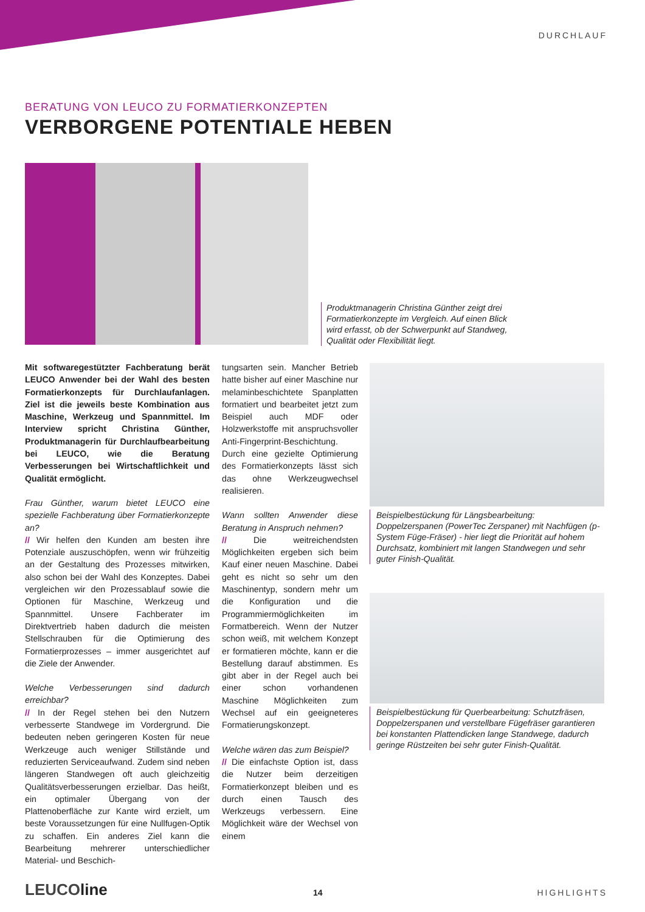DURCHLAUF
BERATUNG VON LEUCO ZU FORMATIERKONZEPTEN
VERBORGENE POTENTIALE HEBEN
Produktmanagerin Christina Günther zeigt drei Formatierkonzepte im Vergleich. Auf einen Blick wird erfasst, ob der Schwerpunkt auf Standweg, Qualität oder Flexibilität liegt.
Mit softwaregestützter Fachberatung berät LEUCO Anwender bei der Wahl des besten Formatierkonzepts für Durchlaufanlagen. Ziel ist die jeweils beste Kombination aus Maschine, Werkzeug und Spannmittel. Im Interview spricht Christina Günther, Produktmanagerin für Durchlaufbearbeitung bei LEUCO, wie die Beratung Verbesserungen bei Wirtschaftlichkeit und Qualität ermöglicht.
Frau Günther, warum bietet LEUCO eine spezielle Fachberatung über Formatierkonzepte an?
// Wir helfen den Kunden am besten ihre Potenziale auszuschöpfen, wenn wir frühzeitig an der Gestaltung des Prozesses mitwirken, also schon bei der Wahl des Konzeptes. Dabei vergleichen wir den Prozessablauf sowie die Optionen für Maschine, Werkzeug und Spannmittel. Unsere Fachberater im Direktvertrieb haben dadurch die meisten Stellschrauben für die Optimierung des Formatierprozesses – immer ausgerichtet auf die Ziele der Anwender.
Welche Verbesserungen sind dadurch erreichbar?
// In der Regel stehen bei den Nutzern verbesserte Standwege im Vordergrund. Die bedeuten neben geringeren Kosten für neue Werkzeuge auch weniger Stillstände und reduzierten Serviceaufwand. Zudem sind neben längeren Standwegen oft auch gleichzeitig Qualitätsverbesserungen erzielbar. Das heißt, ein optimaler Übergang von der Plattenoberfläche zur Kante wird erzielt, um beste Voraussetzungen für eine Nullfugen-Optik zu schaffen. Ein anderes Ziel kann die Bearbeitung mehrerer unterschiedlicher Material- und Beschich-
tungsarten sein. Mancher Betrieb hatte bisher auf einer Maschine nur melaminbeschichtete Spanplatten formatiert und bearbeitet jetzt zum Beispiel auch MDF oder Holzwerkstoffe mit anspruchsvoller Anti-Fingerprint-Beschichtung. Durch eine gezielte Optimierung des Formatierkonzepts lässt sich das ohne Werkzeugwechsel realisieren.
Wann sollten Anwender diese Beratung in Anspruch nehmen?
// Die weitreichendsten Möglichkeiten ergeben sich beim Kauf einer neuen Maschine. Dabei geht es nicht so sehr um den Maschinentyp, sondern mehr um die Konfiguration und die Programmiermöglichkeiten im Formatbereich. Wenn der Nutzer schon weiß, mit welchem Konzept er formatieren möchte, kann er die Bestellung darauf abstimmen. Es gibt aber in der Regel auch bei einer schon vorhandenen Maschine Möglichkeiten zum Wechsel auf ein geeigneteres Formatierungskonzept.
Welche wären das zum Beispiel?
// Die einfachste Option ist, dass die Nutzer beim derzeitigen Formatierkonzept bleiben und es durch einen Tausch des Werkzeugs verbessern. Eine Möglichkeit wäre der Wechsel von einem
Beispielbestückung für Längsbearbeitung: Doppelzerspanen (PowerTec Zerspaner) mit Nachfügen (p-System Füge-Fräser) - hier liegt die Priorität auf hohem Durchsatz, kombiniert mit langen Standwegen und sehr guter Finish-Qualität.
Beispielbestückung für Querbearbeitung: Schutzfräsen, Doppelzerspanen und verstellbare Fügefräser garantieren bei konstanten Plattendicken lange Standwege, dadurch geringe Rüstzeiten bei sehr guter Finish-Qualität.
LEUCOline 14 HIGHLIGHTS